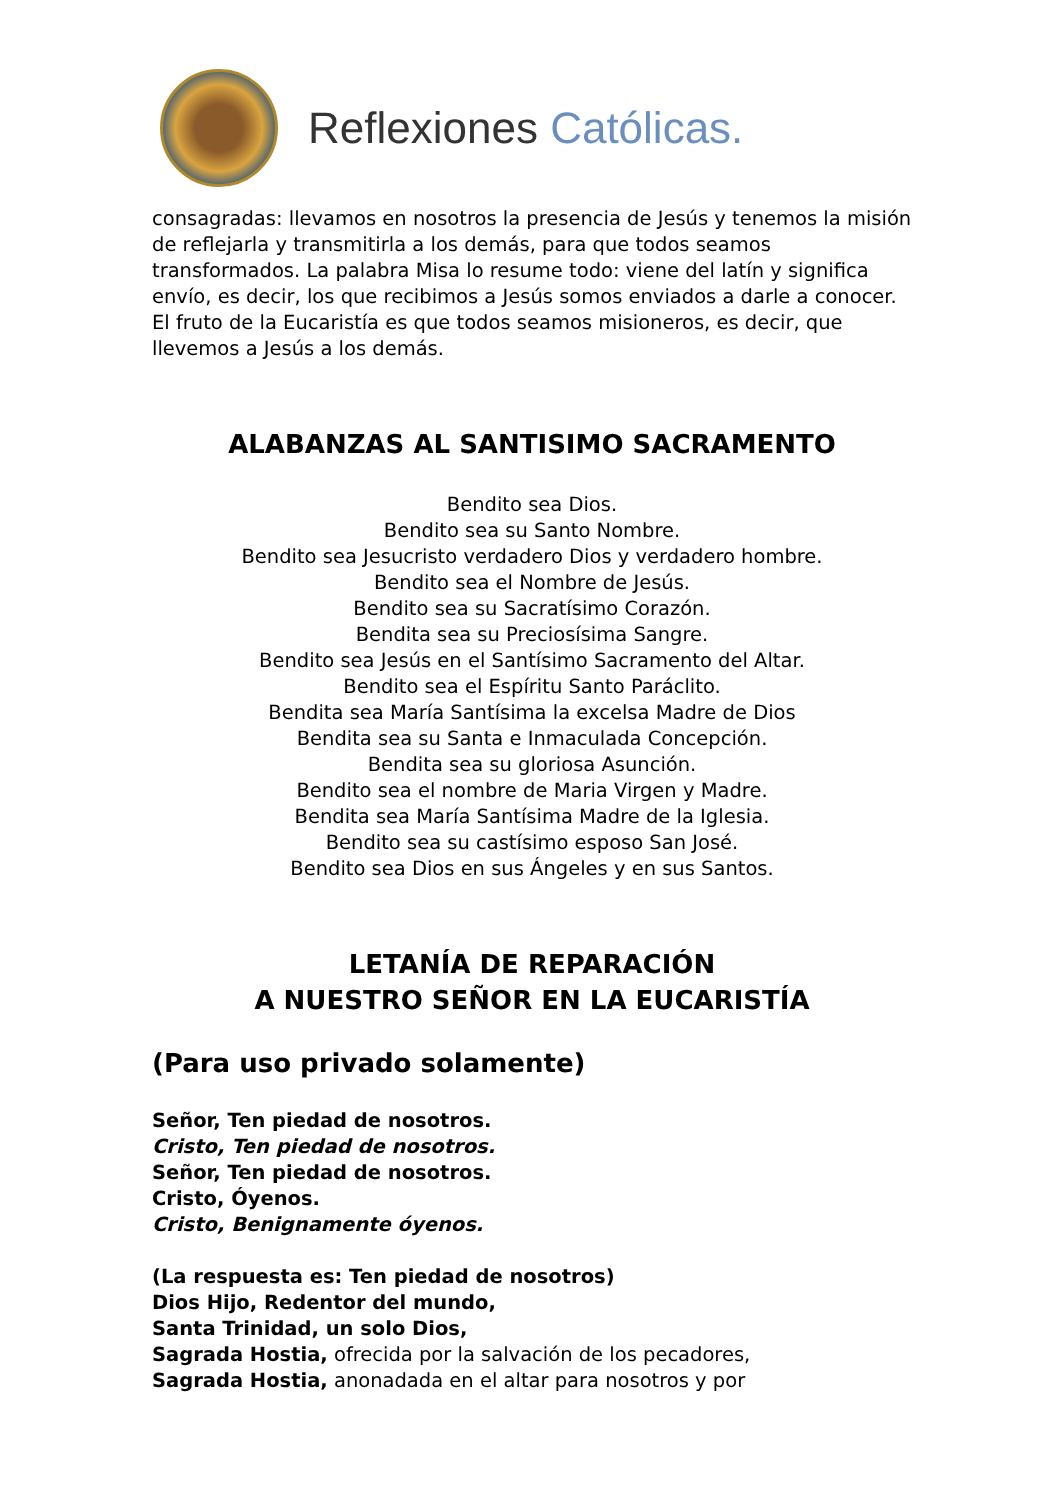Reflexiones Católicas.
consagradas: llevamos en nosotros la presencia de Jesús y tenemos la misión de reflejarla y transmitirla a los demás, para que todos seamos transformados. La palabra Misa lo resume todo: viene del latín y significa envío, es decir, los que recibimos a Jesús somos enviados a darle a conocer. El fruto de la Eucaristía es que todos seamos misioneros, es decir, que llevemos a Jesús a los demás.
ALABANZAS AL SANTISIMO SACRAMENTO
Bendito sea Dios.
Bendito sea su Santo Nombre.
Bendito sea Jesucristo verdadero Dios y verdadero hombre.
Bendito sea el Nombre de Jesús.
Bendito sea su Sacratísimo Corazón.
Bendita sea su Preciosísima Sangre.
Bendito sea Jesús en el Santísimo Sacramento del Altar.
Bendito sea el Espíritu Santo Paráclito.
Bendita sea María Santísima la excelsa Madre de Dios
Bendita sea su Santa e Inmaculada Concepción.
Bendita sea su gloriosa Asunción.
Bendito sea el nombre de Maria Virgen y Madre.
Bendita sea María Santísima Madre de la Iglesia.
Bendito sea su castísimo esposo San José.
Bendito sea Dios en sus Ángeles y en sus Santos.
LETANÍA DE REPARACIÓN
A NUESTRO SEÑOR EN LA EUCARISTÍA
(Para uso privado solamente)
Señor, Ten piedad de nosotros.
Cristo, Ten piedad de nosotros.
Señor, Ten piedad de nosotros.
Cristo, Óyenos.
Cristo, Benignamente óyenos.
(La respuesta es: Ten piedad de nosotros)
Dios Hijo, Redentor del mundo,
Santa Trinidad, un solo Dios,
Sagrada Hostia, ofrecida por la salvación de los pecadores,
Sagrada Hostia, anonadada en el altar para nosotros y por